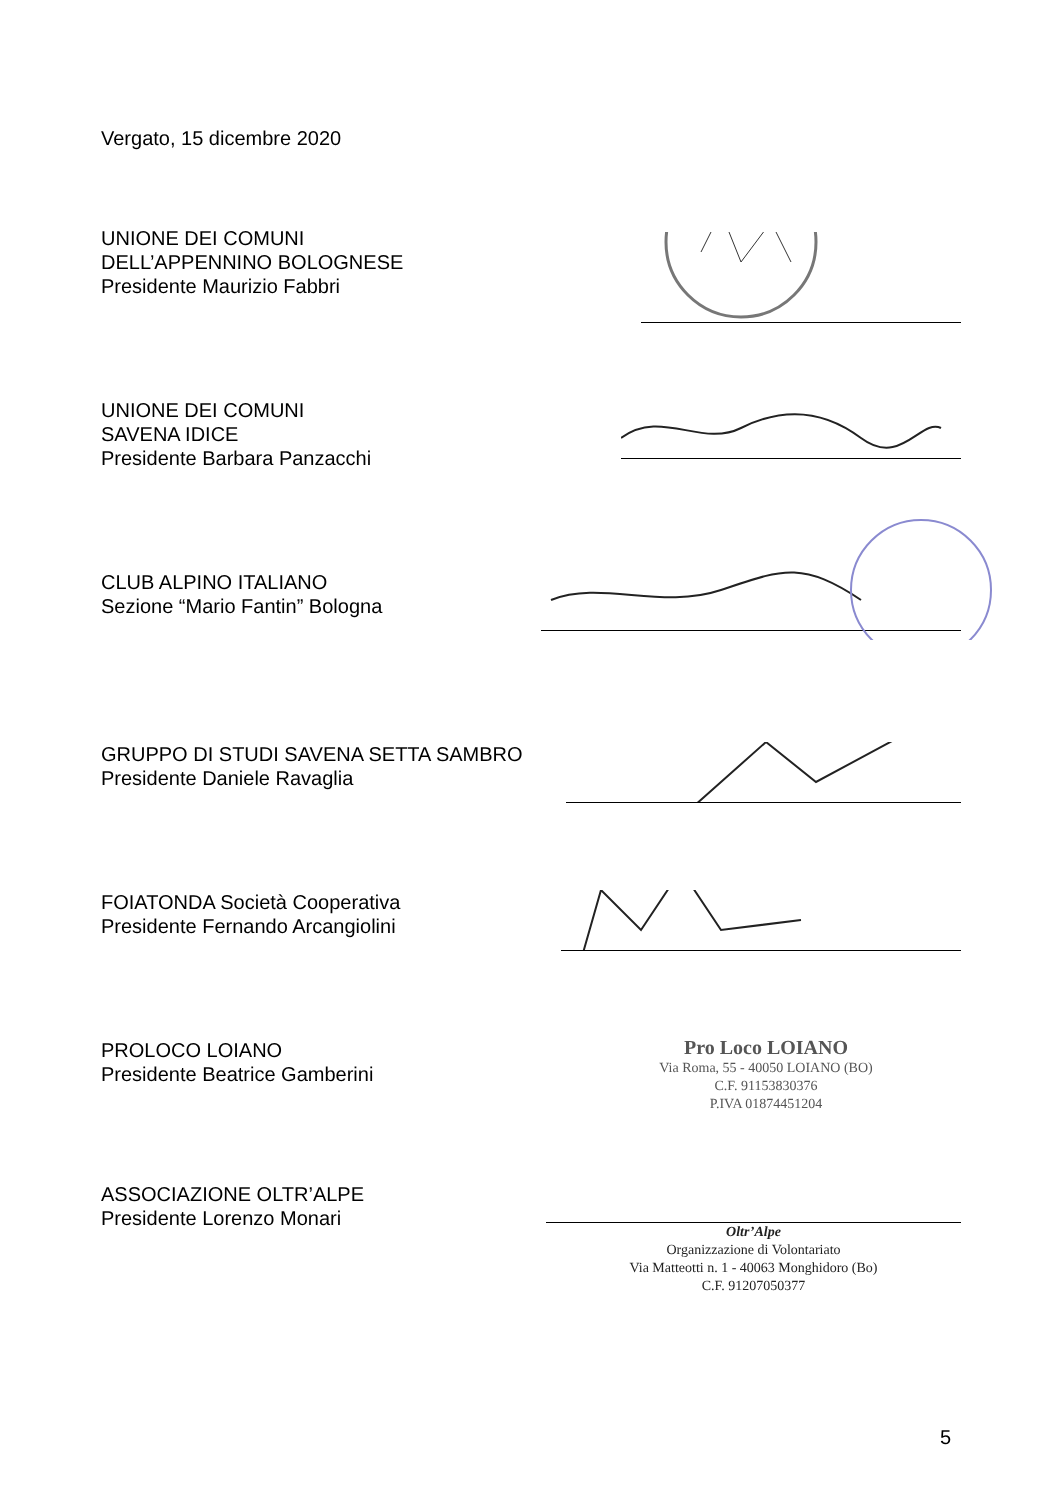Vergato, 15 dicembre 2020
UNIONE DEI COMUNI
DELL’APPENNINO BOLOGNESE
Presidente Maurizio Fabbri
UNIONE DEI COMUNI
SAVENA IDICE
Presidente Barbara Panzacchi
CLUB ALPINO ITALIANO
Sezione “Mario Fantin” Bologna
GRUPPO DI STUDI SAVENA SETTA SAMBRO
Presidente Daniele Ravaglia
FOIATONDA Società Cooperativa
Presidente Fernando Arcangiolini
PROLOCO LOIANO
Presidente Beatrice Gamberini
Pro Loco LOIANO
Via Roma, 55 - 40050 LOIANO (BO)
C.F. 91153830376
P.IVA 01874451204
ASSOCIAZIONE OLTR’ALPE
Presidente Lorenzo Monari
Oltr’Alpe
Organizzazione di Volontariato
Via Matteotti n. 1 - 40063 Monghidoro (Bo)
C.F. 91207050377
5